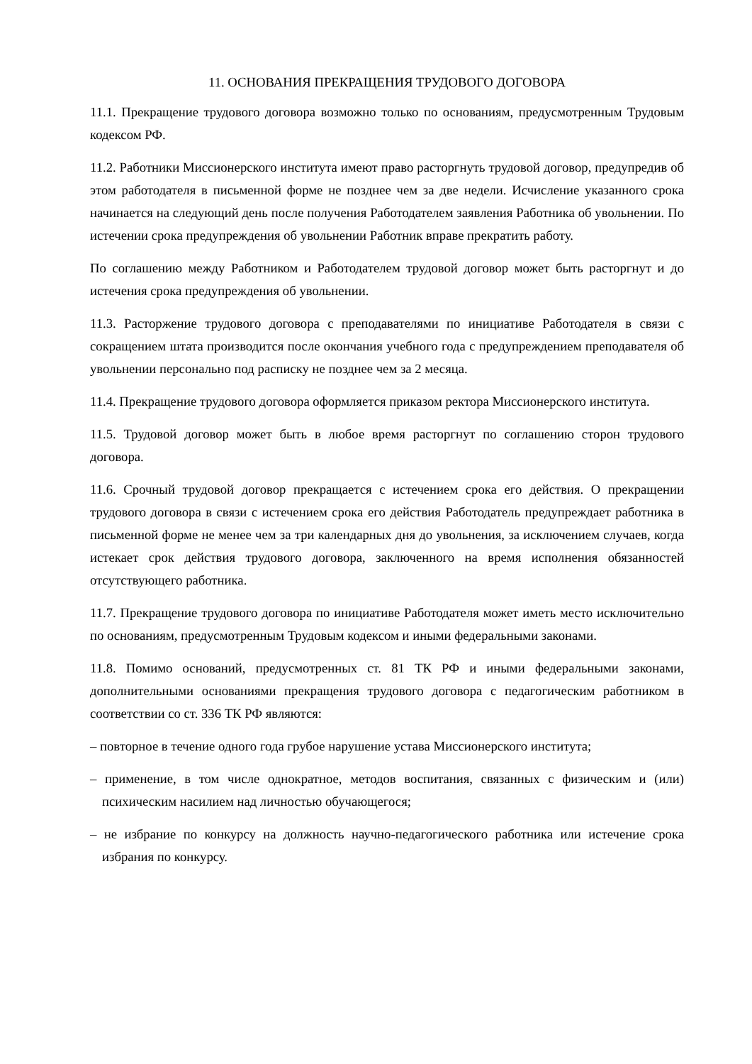11. ОСНОВАНИЯ ПРЕКРАЩЕНИЯ ТРУДОВОГО ДОГОВОРА
11.1. Прекращение трудового договора возможно только по основаниям, предусмотренным Трудовым кодексом РФ.
11.2. Работники Миссионерского института имеют право расторгнуть трудовой договор, предупредив об этом работодателя в письменной форме не позднее чем за две недели. Исчисление указанного срока начинается на следующий день после получения Работодателем заявления Работника об увольнении. По истечении срока предупреждения об увольнении Работник вправе прекратить работу.
По соглашению между Работником и Работодателем трудовой договор может быть расторгнут и до истечения срока предупреждения об увольнении.
11.3. Расторжение трудового договора с преподавателями по инициативе Работодателя в связи с сокращением штата производится после окончания учебного года с предупреждением преподавателя об увольнении персонально под расписку не позднее чем за 2 месяца.
11.4. Прекращение трудового договора оформляется приказом ректора Миссионерского института.
11.5. Трудовой договор может быть в любое время расторгнут по соглашению сторон трудового договора.
11.6. Срочный трудовой договор прекращается с истечением срока его действия. О прекращении трудового договора в связи с истечением срока его действия Работодатель предупреждает работника в письменной форме не менее чем за три календарных дня до увольнения, за исключением случаев, когда истекает срок действия трудового договора, заключенного на время исполнения обязанностей отсутствующего работника.
11.7. Прекращение трудового договора по инициативе Работодателя может иметь место исключительно по основаниям, предусмотренным Трудовым кодексом и иными федеральными законами.
11.8. Помимо оснований, предусмотренных ст. 81 ТК РФ и иными федеральными законами, дополнительными основаниями прекращения трудового договора с педагогическим работником в соответствии со ст. 336 ТК РФ являются:
– повторное в течение одного года грубое нарушение устава Миссионерского института;
– применение, в том числе однократное, методов воспитания, связанных с физическим и (или) психическим насилием над личностью обучающегося;
– не избрание по конкурсу на должность научно-педагогического работника или истечение срока избрания по конкурсу.